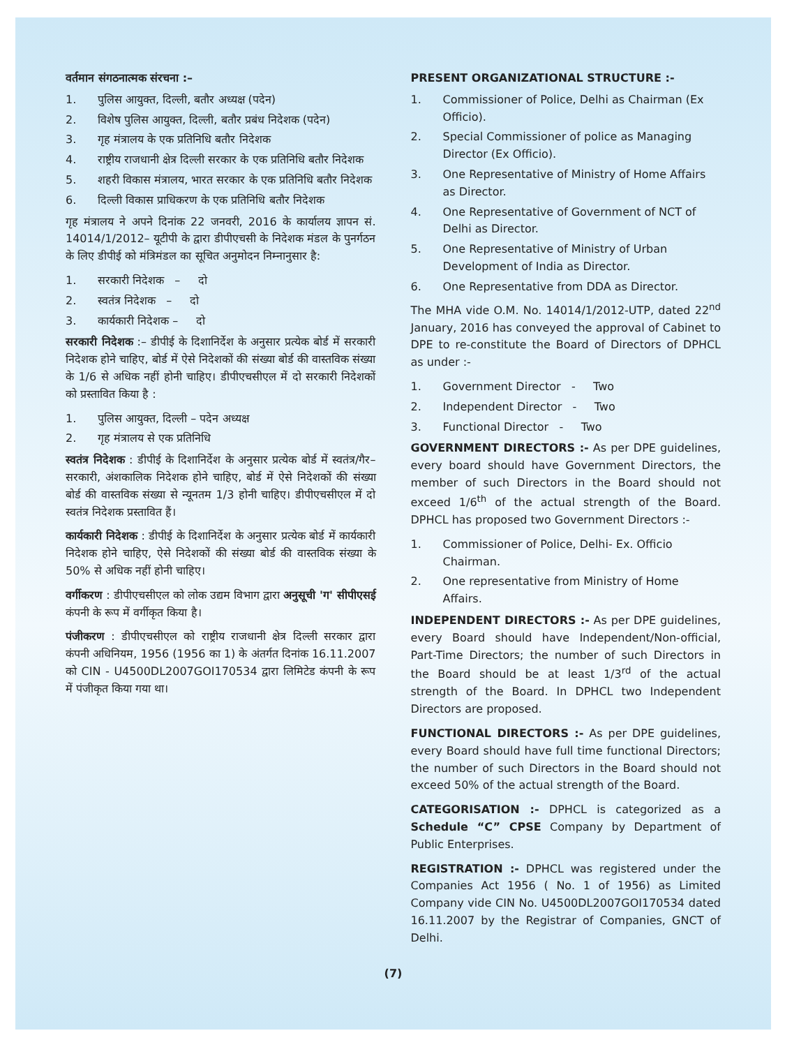वर्तमान संगठनात्मक संरचना :–
1. पुलिस आयुक्त, दिल्ली, बतौर अध्यक्ष (पदेन)
2. विशेष पुलिस आयुक्त, दिल्ली, बतौर प्रबंध निदेशक (पदेन)
3. गृह मंत्रालय के एक प्रतिनिधि बतौर निदेशक
4. राष्ट्रीय राजधानी क्षेत्र दिल्ली सरकार के एक प्रतिनिधि बतौर निदेशक
5. शहरी विकास मंत्रालय, भारत सरकार के एक प्रतिनिधि बतौर निदेशक
6. दिल्ली विकास प्राधिकरण के एक प्रतिनिधि बतौर निदेशक
गृह मंत्रालय ने अपने दिनांक 22 जनवरी, 2016 के कार्यालय ज्ञापन सं. 14014/1/2012– यूटीपी के द्वारा डीपीएचसी के निदेशक मंडल के पुनर्गठन के लिए डीपीई को मंत्रिमंडल का सूचित अनुमोदन निम्नानुसार है:
1. सरकारी निदेशक – दो
2. स्वतंत्र निदेशक – दो
3. कार्यकारी निदेशक – दो
सरकारी निदेशक :– डीपीई के दिशानिर्देश के अनुसार प्रत्येक बोर्ड में सरकारी निदेशक होने चाहिए, बोर्ड में ऐसे निदेशकों की संख्या बोर्ड की वास्तविक संख्या के 1/6 से अधिक नहीं होनी चाहिए। डीपीएचसीएल में दो सरकारी निदेशकों को प्रस्तावित किया है :
1. पुलिस आयुक्त, दिल्ली – पदेन अध्यक्ष
2. गृह मंत्रालय से एक प्रतिनिधि
स्वतंत्र निदेशक : डीपीई के दिशानिर्देश के अनुसार प्रत्येक बोर्ड में स्वतंत्र/गैर–सरकारी, अंशकालिक निदेशक होने चाहिए, बोर्ड में ऐसे निदेशकों की संख्या बोर्ड की वास्तविक संख्या से न्यूनतम 1/3 होनी चाहिए। डीपीएचसीएल में दो स्वतंत्र निदेशक प्रस्तावित हैं।
कार्यकारी निदेशक : डीपीई के दिशानिर्देश के अनुसार प्रत्येक बोर्ड में कार्यकारी निदेशक होने चाहिए, ऐसे निदेशकों की संख्या बोर्ड की वास्तविक संख्या के 50% से अधिक नहीं होनी चाहिए।
वर्गीकरण : डीपीएचसीएल को लोक उद्यम विभाग द्वारा अनुसूची 'ग' सीपीएसई कंपनी के रूप में वर्गीकृत किया है।
पंजीकरण : डीपीएचसीएल को राष्ट्रीय राजधानी क्षेत्र दिल्ली सरकार द्वारा कंपनी अधिनियम, 1956 (1956 का 1) के अंतर्गत दिनांक 16.11.2007 को CIN - U4500DL2007GOI170534 द्वारा लिमिटेड कंपनी के रूप में पंजीकृत किया गया था।
PRESENT ORGANIZATIONAL STRUCTURE :-
1. Commissioner of Police, Delhi as Chairman (Ex Officio).
2. Special Commissioner of police as Managing Director (Ex Officio).
3. One Representative of Ministry of Home Affairs as Director.
4. One Representative of Government of NCT of Delhi as Director.
5. One Representative of Ministry of Urban Development of India as Director.
6. One Representative from DDA as Director.
The MHA vide O.M. No. 14014/1/2012-UTP, dated 22<sup>nd</sup> January, 2016 has conveyed the approval of Cabinet to DPE to re-constitute the Board of Directors of DPHCL as under :-
1. Government Director - Two
2. Independent Director - Two
3. Functional Director - Two
GOVERNMENT DIRECTORS :- As per DPE guidelines, every board should have Government Directors, the member of such Directors in the Board should not exceed 1/6<sup>th</sup> of the actual strength of the Board. DPHCL has proposed two Government Directors :-
1. Commissioner of Police, Delhi- Ex. Officio Chairman.
2. One representative from Ministry of Home Affairs.
INDEPENDENT DIRECTORS :- As per DPE guidelines, every Board should have Independent/Non-official, Part-Time Directors; the number of such Directors in the Board should be at least 1/3<sup>rd</sup> of the actual strength of the Board. In DPHCL two Independent Directors are proposed.
FUNCTIONAL DIRECTORS :- As per DPE guidelines, every Board should have full time functional Directors; the number of such Directors in the Board should not exceed 50% of the actual strength of the Board.
CATEGORISATION :- DPHCL is categorized as a Schedule “C” CPSE Company by Department of Public Enterprises.
REGISTRATION :- DPHCL was registered under the Companies Act 1956 ( No. 1 of 1956) as Limited Company vide CIN No. U4500DL2007GOI170534 dated 16.11.2007 by the Registrar of Companies, GNCT of Delhi.
(7)